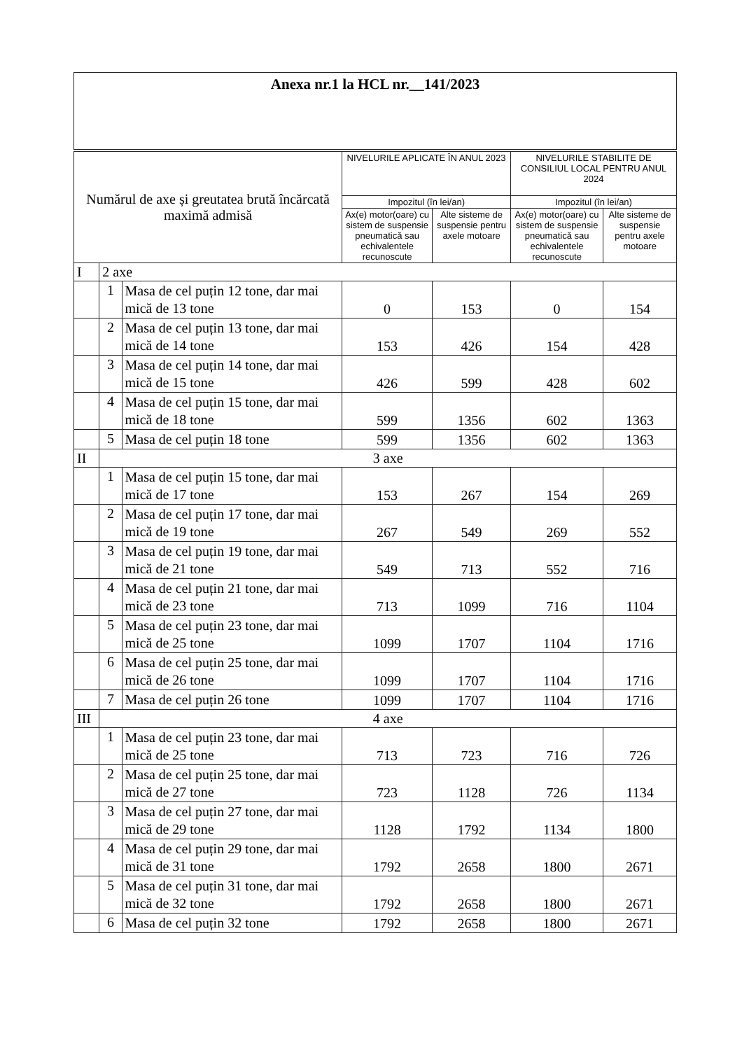| Anexa nr.1 la HCL nr.__141/2023 |
| Numărul de axe și greutatea brută încărcată maximă admisă | | | NIVELURILE APLICATE ÎN ANUL 2023 | | NIVELURILE STABILITE DE CONSILIUL LOCAL PENTRU ANUL 2024 | |
| --- | --- | --- | --- | --- | --- | --- |
| | | | Impozitul (în lei/an) | | Impozitul (în lei/an) | |
| | | | Ax(e) motor(oare) cu sistem de suspensie pneumatică sau echivalentele recunoscute | Alte sisteme de suspensie pentru axele motoare | Ax(e) motor(oare) cu sistem de suspensie pneumatică sau echivalentele recunoscute | Alte sisteme de suspensie pentru axele motoare |
| I | 2 axe | | | | | |
| | 1 | Masa de cel puțin 12 tone, dar mai mică de 13 tone | 0 | 153 | 0 | 154 |
| | 2 | Masa de cel puțin 13 tone, dar mai mică de 14 tone | 153 | 426 | 154 | 428 |
| | 3 | Masa de cel puțin 14 tone, dar mai mică de 15 tone | 426 | 599 | 428 | 602 |
| | 4 | Masa de cel puțin 15 tone, dar mai mică de 18 tone | 599 | 1356 | 602 | 1363 |
| | 5 | Masa de cel puțin 18 tone | 599 | 1356 | 602 | 1363 |
| II | 3 axe | | | | | |
| | 1 | Masa de cel puțin 15 tone, dar mai mică de 17 tone | 153 | 267 | 154 | 269 |
| | 2 | Masa de cel puțin 17 tone, dar mai mică de 19 tone | 267 | 549 | 269 | 552 |
| | 3 | Masa de cel puțin 19 tone, dar mai mică de 21 tone | 549 | 713 | 552 | 716 |
| | 4 | Masa de cel puțin 21 tone, dar mai mică de 23 tone | 713 | 1099 | 716 | 1104 |
| | 5 | Masa de cel puțin 23 tone, dar mai mică de 25 tone | 1099 | 1707 | 1104 | 1716 |
| | 6 | Masa de cel puțin 25 tone, dar mai mică de 26 tone | 1099 | 1707 | 1104 | 1716 |
| | 7 | Masa de cel puțin 26 tone | 1099 | 1707 | 1104 | 1716 |
| III | 4 axe | | | | | |
| | 1 | Masa de cel puțin 23 tone, dar mai mică de 25 tone | 713 | 723 | 716 | 726 |
| | 2 | Masa de cel puțin 25 tone, dar mai mică de 27 tone | 723 | 1128 | 726 | 1134 |
| | 3 | Masa de cel puțin 27 tone, dar mai mică de 29 tone | 1128 | 1792 | 1134 | 1800 |
| | 4 | Masa de cel puțin 29 tone, dar mai mică de 31 tone | 1792 | 2658 | 1800 | 2671 |
| | 5 | Masa de cel puțin 31 tone, dar mai mică de 32 tone | 1792 | 2658 | 1800 | 2671 |
| | 6 | Masa de cel puțin 32 tone | 1792 | 2658 | 1800 | 2671 |